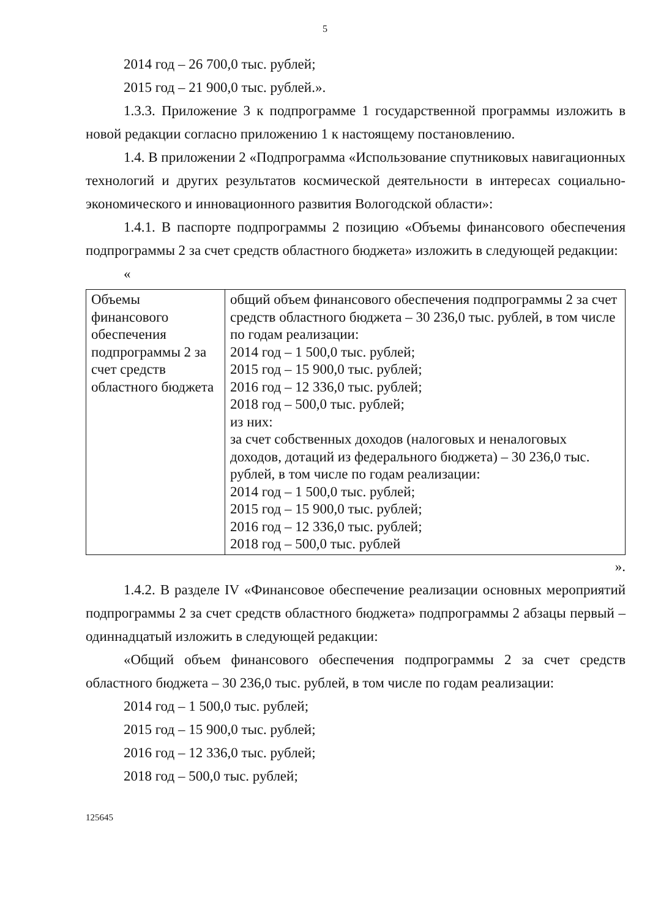5
2014 год – 26 700,0 тыс. рублей;
2015 год – 21 900,0 тыс. рублей.».
1.3.3. Приложение 3 к подпрограмме 1 государственной программы изложить в новой редакции согласно приложению 1 к настоящему постановлению.
1.4. В приложении 2 «Подпрограмма «Использование спутниковых навигационных технологий и других результатов космической деятельности в интересах социально-экономического и инновационного развития Вологодской области»:
1.4.1. В паспорте подпрограммы 2 позицию «Объемы финансового обеспечения подпрограммы 2 за счет средств областного бюджета» изложить в следующей редакции:
«
| Объемы финансового обеспечения подпрограммы 2 за счет средств областного бюджета | общий объем финансового обеспечения подпрограммы 2 за счет средств областного бюджета – 30 236,0 тыс. рублей, в том числе по годам реализации: 2014 год – 1 500,0 тыс. рублей; 2015 год – 15 900,0 тыс. рублей; 2016 год – 12 336,0 тыс. рублей; 2018 год – 500,0 тыс. рублей; из них: за счет собственных доходов (налоговых и неналоговых доходов, дотаций из федерального бюджета) – 30 236,0 тыс. рублей, в том числе по годам реализации: 2014 год – 1 500,0 тыс. рублей; 2015 год – 15 900,0 тыс. рублей; 2016 год – 12 336,0 тыс. рублей; 2018 год – 500,0 тыс. рублей |
».
1.4.2. В разделе IV «Финансовое обеспечение реализации основных мероприятий подпрограммы 2 за счет средств областного бюджета» подпрограммы 2 абзацы первый – одиннадцатый изложить в следующей редакции:
«Общий объем финансового обеспечения подпрограммы 2 за счет средств областного бюджета – 30 236,0 тыс. рублей, в том числе по годам реализации:
2014 год – 1 500,0 тыс. рублей;
2015 год – 15 900,0 тыс. рублей;
2016 год – 12 336,0 тыс. рублей;
2018 год – 500,0 тыс. рублей;
125645